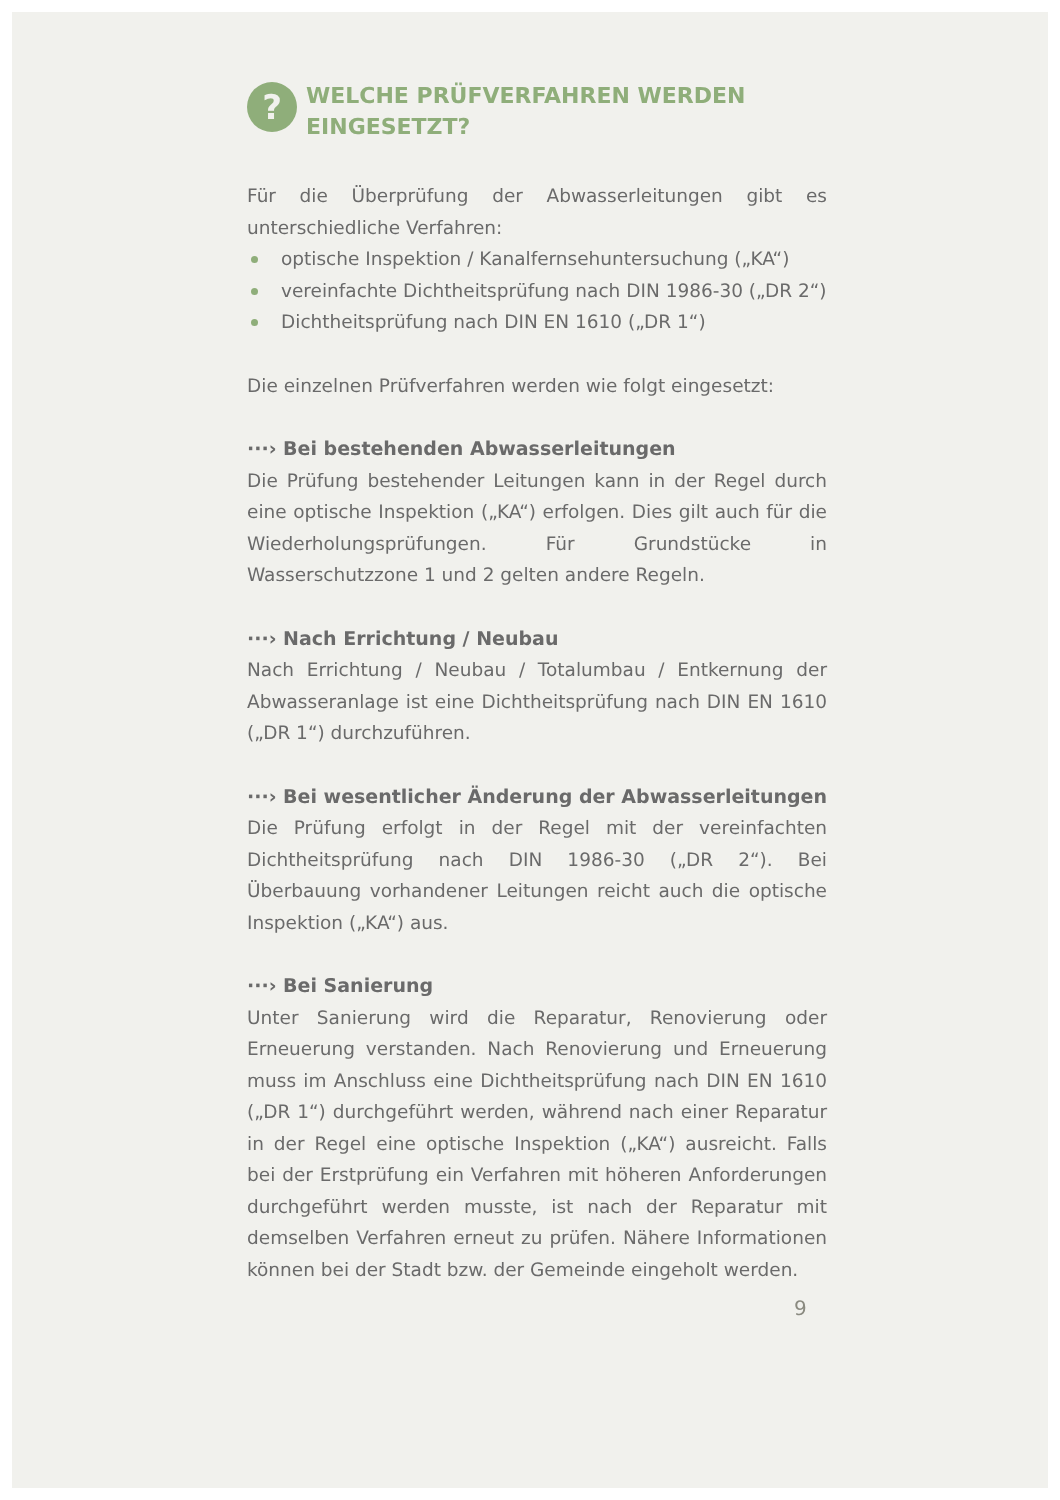?
WELCHE PRÜFVERFAHREN WERDEN EINGESETZT?
Für die Überprüfung der Abwasserleitungen gibt es unterschiedliche Verfahren:
optische Inspektion / Kanalfernsehuntersuchung („KA“)
vereinfachte Dichtheitsprüfung nach DIN 1986-30 („DR 2“)
Dichtheitsprüfung nach DIN EN 1610 („DR 1“)
Die einzelnen Prüfverfahren werden wie folgt eingesetzt:
···› Bei bestehenden Abwasserleitungen
Die Prüfung bestehender Leitungen kann in der Regel durch eine optische Inspektion („KA“) erfolgen. Dies gilt auch für die Wiederholungsprüfungen. Für Grundstücke in Wasserschutzzone 1 und 2 gelten andere Regeln.
···› Nach Errichtung / Neubau
Nach Errichtung / Neubau / Totalumbau / Entkernung der Abwasseranlage ist eine Dichtheitsprüfung nach DIN EN 1610 („DR 1“) durchzuführen.
···› Bei wesentlicher Änderung der Abwasserleitungen
Die Prüfung erfolgt in der Regel mit der vereinfachten Dichtheitsprüfung nach DIN 1986-30 („DR 2“). Bei Überbauung vorhandener Leitungen reicht auch die optische Inspektion („KA“) aus.
···› Bei Sanierung
Unter Sanierung wird die Reparatur, Renovierung oder Erneuerung verstanden. Nach Renovierung und Erneuerung muss im Anschluss eine Dichtheitsprüfung nach DIN EN 1610 („DR 1“) durchgeführt werden, während nach einer Reparatur in der Regel eine optische Inspektion („KA“) ausreicht. Falls bei der Erstprüfung ein Verfahren mit höheren Anforderungen durchgeführt werden musste, ist nach der Reparatur mit demselben Verfahren erneut zu prüfen. Nähere Informationen können bei der Stadt bzw. der Gemeinde eingeholt werden.
9